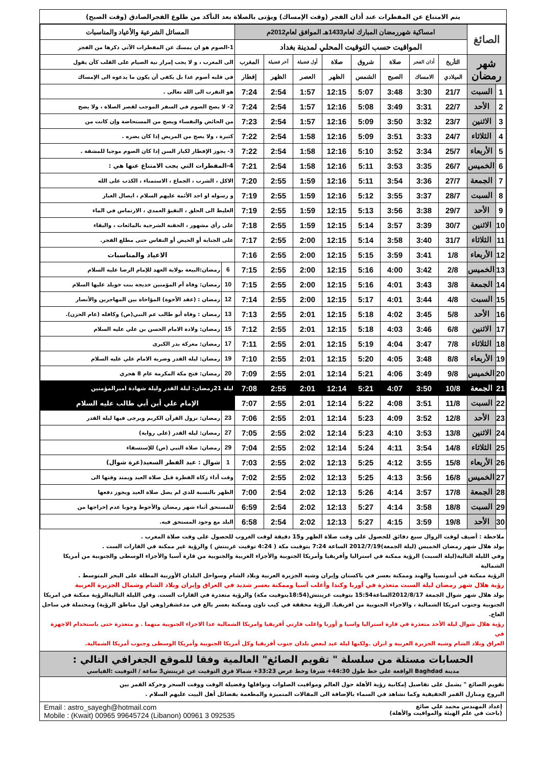يتم الامتناع عن المفطرات عند أذان الفجر (وقت الإمساك) ويؤتى بالصلاة بعد التأكد من طلوع الفجرالصادق (وقت الصبح)
| الصائغ | | امساكية شهررمضان المبارك لعام1433هـ الموافق لعام2012م | | | | | | | | المسائل الشرعية والأعياد والمناسبات | |
| | | المواقيت حسب التوقيت المحلي لمدينة بغداد | | | | | | | | 1-الصوم هو ان يمسك عن المفطرات الآتي ذكرها من الفجر | |
| شهر رمضان | | التأريخ | أذان الفجر | صلاة | شروق | صلاة | أول فضيلة | آخر فضيلة | المغرب | الى المغرب ، و لا يجب إمرار نية الصيام على القلب كأن يقول | |
| | | الميلادي | الامساك | الصبح | الشمس | الظهر | العصر | الظهر | إفطار | في قلبه أصوم غدا بل يكفي أن يكون ما يدعوه الى الإمساك | |
| 1 | السبت | 21/7 | 3:30 | 3:48 | 5:07 | 12:15 | 1:57 | 2:54 | 7:24 | هو التقرب الى الله تعالى . | |
| 2 | الأحد | 22/7 | 3:31 | 3:49 | 5:08 | 12:16 | 1:57 | 2:54 | 7:24 | 2- لا يصح الصوم في السفر الموجب لقصر الصلاة ، ولا يصح | |
| 3 | الاثنين | 23/7 | 3:32 | 3:50 | 5:09 | 12:16 | 1:57 | 2:54 | 7:23 | من الحائض والنفساء ويصح من المستحاضة وإن كانت من | |
| 4 | الثلاثاء | 24/7 | 3:33 | 3:51 | 5:09 | 12:16 | 1:58 | 2:54 | 7:22 | كثيرة ، ولا يصح من المريض إذا كان يضره . | |
| 5 | الأربعاء | 25/7 | 3:34 | 3:52 | 5:10 | 12:16 | 1:58 | 2:54 | 7:22 | 3- يجوز الإفطار لكبار السن إذا كان الصوم موجبا للمشقة . | |
| 6 | الخميس | 26/7 | 3:35 | 3:53 | 5:11 | 12:16 | 1:58 | 2:54 | 7:21 | 4-المفطرات التي يجب الامتناع عنها هي : | |
| 7 | الجمعة | 27/7 | 3:36 | 3:54 | 5:11 | 12:16 | 1:59 | 2:55 | 7:20 | الاكل ، الشرب ، الجماع ، الاستمناء ، الكذب على الله | |
| 8 | السبت | 28/7 | 3:37 | 3:55 | 5:12 | 12:16 | 1:59 | 2:55 | 7:19 | و رسوله او احد الأئمة عليهم السلام ، ايصال الغبار | |
| 9 | الأحد | 29/7 | 3:38 | 3:56 | 5:13 | 12:15 | 1:59 | 2:55 | 7:19 | الغليظ الى الحلق ، التقيؤ العمدي ، الارتماس في الماء | |
| 10 | الاثنين | 30/7 | 3:39 | 3:57 | 5:14 | 12:15 | 1:59 | 2:55 | 7:18 | على رأي مشهور ، الحقنة الشرجية بالمائعات ، والبقاء | |
| 11 | الثلاثاء | 31/7 | 3:40 | 3:58 | 5:14 | 12:15 | 2:00 | 2:55 | 7:17 | على الجنابة أو الحيض أو النفاس حتى مطلع الفجر. | |
| 12 | الأربعاء | 1/8 | 3:41 | 3:59 | 5:15 | 12:15 | 2:00 | 2:55 | 7:16 | الاعياد والمناسبات | |
| 13 | الخميس | 2/8 | 3:42 | 4:00 | 5:16 | 12:15 | 2:00 | 2:55 | 7:15 | 6 | رمضان:البيعة بولاية العهد للإمام الرضا عليه السلام |
| 14 | الجمعة | 3/8 | 3:43 | 4:01 | 5:16 | 12:15 | 2:00 | 2:55 | 7:15 | 10 | رمضان: وفاة أم المؤمنين خديجة بنت خويلد عليها السلام |
| 15 | السبت | 4/8 | 3:44 | 4:01 | 5:17 | 12:15 | 2:00 | 2:55 | 7:14 | 12 | رمضان : (عقد الأخوة) المؤاخاة بين المهاجرين والأنصار |
| 16 | الأحد | 5/8 | 3:45 | 4:02 | 5:18 | 12:15 | 2:01 | 2:55 | 7:13 | 13 | رمضان : وفاة أبو طالب عم النبي(ص) وكافله (عام الحزن). |
| 17 | الاثنين | 6/8 | 3:46 | 4:03 | 5:18 | 12:15 | 2:01 | 2:55 | 7:12 | 15 | رمضان: ولادة الامام الحسن بن علي عليه السلام |
| 18 | الثلاثاء | 7/8 | 3:47 | 4:04 | 5:19 | 12:15 | 2:01 | 2:55 | 7:11 | 17 | رمضان: معركة بدر الكبرى |
| 19 | الأربعاء | 8/8 | 3:48 | 4:05 | 5:20 | 12:15 | 2:01 | 2:55 | 7:10 | 19 | رمضان: ليلة القدر وضربة الامام علي عليه السلام |
| 20 | الخميس | 9/8 | 3:49 | 4:06 | 5:21 | 12:14 | 2:01 | 2:55 | 7:09 | 20 | رمضان: فتح مكة المكرمة عام 8 هجري |
| 21 | الجمعة | 10/8 | 3:50 | 4:07 | 5:21 | 12:14 | 2:01 | 2:55 | 7:08 | ليلة 21رمضان: ليلة القدر وليلة شهادة اميرالمؤمنين | |
| 22 | السبت | 11/8 | 3:51 | 4:08 | 5:22 | 12:14 | 2:01 | 2:55 | 7:07 | الإمام علي أبن أبي طالب عليه السلام | |
| 23 | الأحد | 12/8 | 3:52 | 4:09 | 5:23 | 12:14 | 2:01 | 2:55 | 7:06 | 23 | رمضان: نزول القرآن الكريم ويرجى فيها ليلة القدر |
| 24 | الاثنين | 13/8 | 3:53 | 4:10 | 5:23 | 12:14 | 2:02 | 2:55 | 7:05 | 27 | رمضان: ليلة القدر (على رواية) |
| 25 | الثلاثاء | 14/8 | 3:54 | 4:11 | 5:24 | 12:14 | 2:02 | 2:55 | 7:04 | 29 | رمضان: صلاة النبي (ص) للإستسقاء |
| 26 | الأربعاء | 15/8 | 3:55 | 4:12 | 5:25 | 12:13 | 2:02 | 2:55 | 7:03 | 1 | شوال : عيد الفطر السعيد(غرة شوال) |
| 27 | الخميس | 16/8 | 3:56 | 4:13 | 5:25 | 12:13 | 2:02 | 2:55 | 7:02 | وقت أداء زكاة الفطرة قبل صلاة العيد ويمتد وقتها الى | |
| 28 | الجمعة | 17/8 | 3:57 | 4:14 | 5:26 | 12:13 | 2:02 | 2:54 | 7:00 | الظهر بالنسبة للذي لم يصل صلاة العيد ويجوز دفعها | |
| 29 | السبت | 18/8 | 3:58 | 4:14 | 5:27 | 12:13 | 2:02 | 2:54 | 6:59 | للمستحق أثناء شهر رمضان والأحوط وجوبا عدم إخراجها من | |
| 30 | الأحد | 19/8 | 3:59 | 4:15 | 5:27 | 12:13 | 2:02 | 2:54 | 6:58 | البلد مع وجود المستحق فيه. | |
ملاحظة : أضيف لوقت الزوال سبع دقائق للحصول على وقت صلاة الظهر و15 دقيقة لوقت الغروب للحصول على وقت صلاة المغرب .
يولد هلال شهر رمضان الخميس (ليلة الجمعة)2012/7/19 الساعة 7:24 بتوقيت مكة ( 4:24 توقيت غرينتش ) والرؤية غير ممكنة في القارات الست .
وفي الليلة التالية(ليلة السبت) الرؤية ممكنة في استراليا وأفريقيا وأمريكا الجنوبية والأجزاء الغربية والجنوبية من قارة آسيا والأجزاء الوسطى والجنوبية من أمريكا الشمالية
الرؤية ممكنة في أندونسيا والهند وممكنة بعسر في باكستان وإيران وشبه الجزيرة العربية وبلاد الشام وسواحل البلدان الأوربية المطلة على البحر المتوسط .
رؤية هلال شهر رمضان ليلة السبت متعذرة في أوربا وكندا وأغلب آسيا وممكنة بعسر شديد في العراق وإيران وبلاد الشام وشمال الجزيرة العربية
يولد هلال شهر شوال الجمعة 2012/8/17الساعة15:54 بتوقيت غرينتش(18:54بتوقيت مكة) والرؤية متعذرة في القارات الست. وفي الليلة التاليةالرؤية ممكنة في امريكا
الجنوبية وجنوب امريكا الشمالية ، والاجزاء الجنوبية من افريقيا. الرؤية محققة في كيب تاون وممكنة بعسر بالغ في مدغشقر(وهي اول مناطق الرؤية) ومحتملة في ساحل العاج.
رؤية هلال شوال ليلة الأحد متعذرة في قارة استراليا واسيا و أوربا واغلب قارتي أفريقيا وامريكا الشمالية عدا الاجزاء الجنوبية منهما . و متعذرة حتى باستخدام الاجهزة في
العراق وبلاد الشام وشبه الجزيرة العربية و ايران .ولكنها ليلة عيد لبعض بلدان جنوب أفريقيا وكل أمريكا الجنوبية وأمريكا الوسطى وجنوب أمريكا الشمالية.
الحسابات مستلة من سلسلة " تقويم الصائغ" العالمية وفقا للموقع الجغرافي التالي :
مدينة Baghdad الواقعة على خط طول 44:30+ شرقا وخط عرض 33:23+ شمالا فرق التوقيت عن غرينتش3 ساعة / التوقيت :القياسي
تقويم الصائغ " يشمل على تفاصيل إمكانية رؤية الأهلة حول العالم ومواقيت الصلوات ونوافلها وفضيلة الوقت ووقت السحر وحركة القمر بين
البروج ومنازل القمر الحقيقية وكما تشاهد في السماء بالإضافة الى المقالات المتميزة والمطعمة بفضائل أهل البيت عليهم السلام .
إعداد المهندس محمد علي صائغ
(باحث في علم الهيئة والمواقيت والأهلة)
Email : astro_sayegh@hotmail.com
Mobile : (Kwait) 00965 99645724 (Libanon) 00961 3 092535